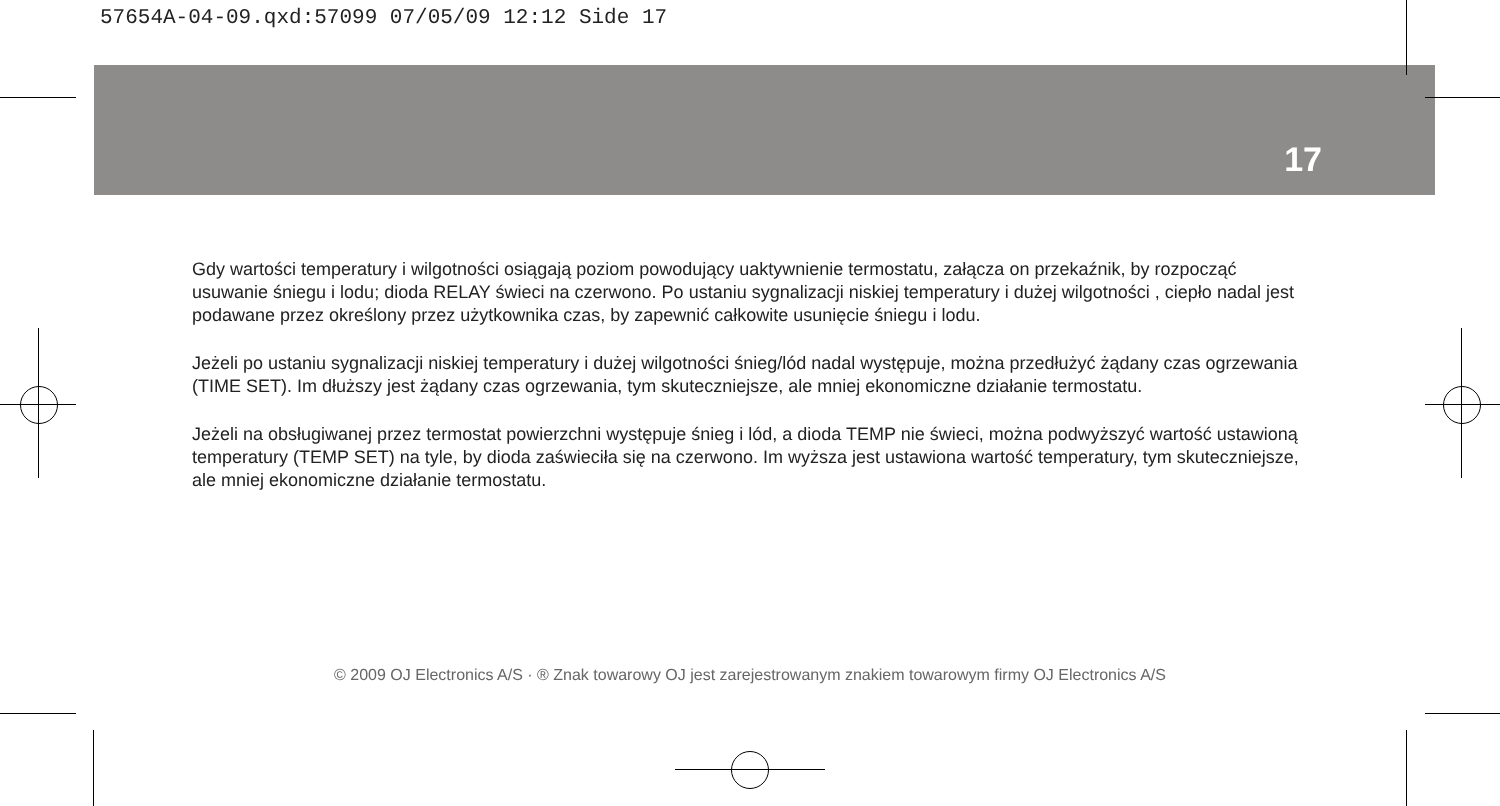57654A-04-09.qxd:57099 07/05/09 12:12 Side 17
17
Gdy wartości temperatury i wilgotności osiągają poziom powodujący uaktywnienie termostatu, załącza on przekaźnik, by rozpocząć usuwanie śniegu i lodu; dioda RELAY świeci na czerwono. Po ustaniu sygnalizacji niskiej temperatury i dużej wilgotności , ciepło nadal jest podawane przez określony przez użytkownika czas, by zapewnić całkowite usunięcie śniegu i lodu.
Jeżeli po ustaniu sygnalizacji niskiej temperatury i dużej wilgotności śnieg/lód nadal występuje, można przedłużyć żądany czas ogrzewania (TIME SET). Im dłuższy jest żądany czas ogrzewania, tym skuteczniejsze, ale mniej ekonomiczne działanie termostatu.
Jeżeli na obsługiwanej przez termostat powierzchni występuje śnieg i lód, a dioda TEMP nie świeci, można podwyższyć wartość ustawioną temperatury (TEMP SET) na tyle, by dioda zaświeciła się na czerwono. Im wyższa jest ustawiona wartość temperatury, tym skuteczniejsze, ale mniej ekonomiczne działanie termostatu.
© 2009 OJ Electronics A/S · ® Znak towarowy OJ jest zarejestrowanym znakiem towarowym firmy OJ Electronics A/S